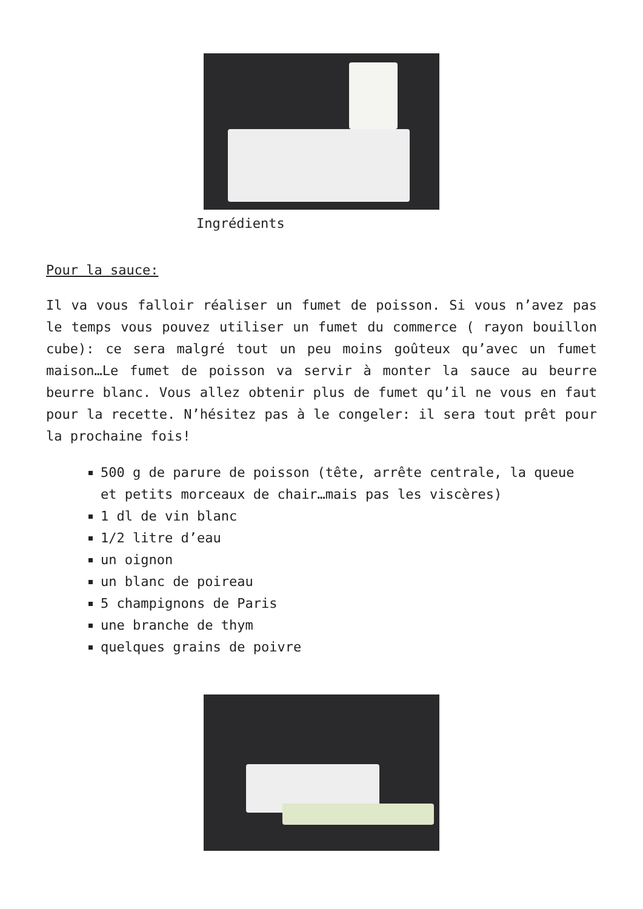Ingrédients
Pour la sauce:
Il va vous falloir réaliser un fumet de poisson. Si vous n’avez pas le temps vous pouvez utiliser un fumet du commerce ( rayon bouillon cube): ce sera malgré tout un peu moins goûteux qu’avec un fumet maison…Le fumet de poisson va servir à monter la sauce au beurre beurre blanc. Vous allez obtenir plus de fumet qu’il ne vous en faut pour la recette. N’hésitez pas à le congeler: il sera tout prêt pour la prochaine fois!
500 g de parure de poisson (tête, arrête centrale, la queue et petits morceaux de chair…mais pas les viscères)
1 dl de vin blanc
1/2 litre d’eau
un oignon
un blanc de poireau
5 champignons de Paris
une branche de thym
quelques grains de poivre